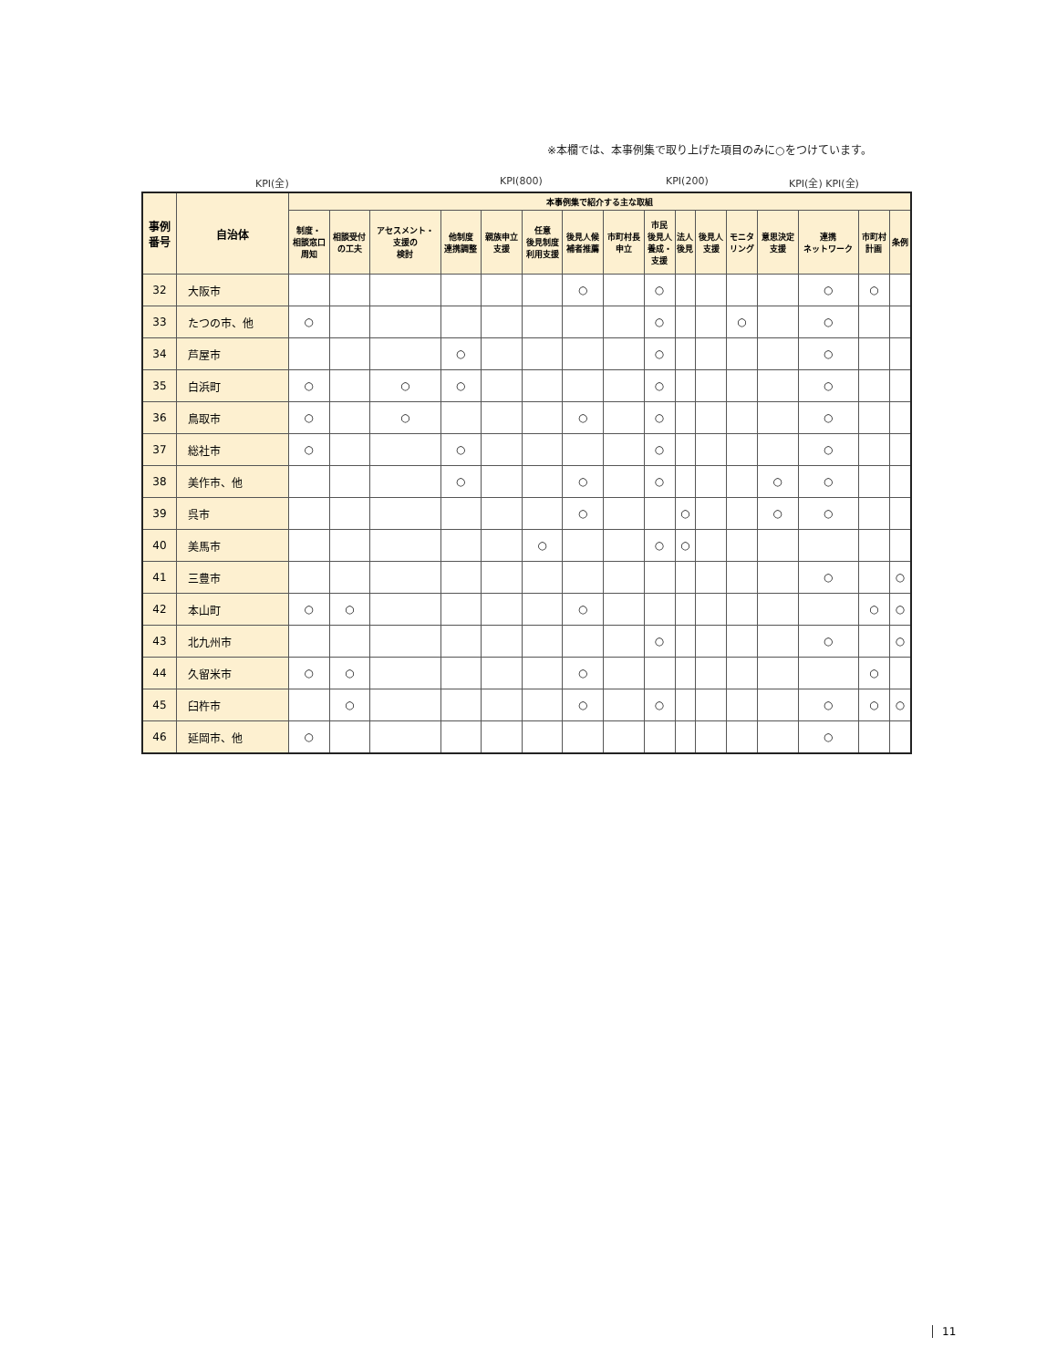※本欄では、本事例集で取り上げた項目のみに○をつけています。
KPI(全) KPI(800) KPI(200) KPI(全) KPI(全)
| 事例 番号 | 自治体 | 本事例集で紹介する主な取組 | | | | | | | | | | | | | | | |
| --- | --- | --- | --- | --- | --- | --- | --- | --- | --- | --- | --- | --- | --- | --- | --- | --- | --- |
| | | 制度・ 相談窓口 周知 | 相談受付 の工夫 | アセスメント・ 支援の 検討 | 他制度 連携調整 | 親族申立 支援 | 任意 後見制度 利用支援 | 後見人候 補者推薦 | 市町村長 申立 | 市民 後見人 養成・ 支援 | 法人 後見 | 後見人 支援 | モニタ リング | 意思決定 支援 | 連携 ネットワーク | 市町村 計画 | 条例 |
| 32 | 大阪市 | | | | | | | ○ | | ○ | | | | | ○ | ○ | |
| 33 | たつの市、他 | ○ | | | | | | | | ○ | | | ○ | | ○ | | |
| 34 | 芦屋市 | | | | ○ | | | | | ○ | | | | | ○ | | |
| 35 | 白浜町 | ○ | | ○ | ○ | | | | | ○ | | | | | ○ | | |
| 36 | 鳥取市 | ○ | | ○ | | | | ○ | | ○ | | | | | ○ | | |
| 37 | 総社市 | ○ | | | ○ | | | | | ○ | | | | | ○ | | |
| 38 | 美作市、他 | | | | ○ | | | ○ | | ○ | | | | ○ | ○ | | |
| 39 | 呉市 | | | | | | | ○ | | | ○ | | | ○ | ○ | | |
| 40 | 美馬市 | | | | | | ○ | | | ○ | ○ | | | | | | |
| 41 | 三豊市 | | | | | | | | | | | | | | ○ | | ○ |
| 42 | 本山町 | ○ | ○ | | | | | ○ | | | | | | | | ○ | ○ |
| 43 | 北九州市 | | | | | | | | | ○ | | | | | ○ | | ○ |
| 44 | 久留米市 | ○ | ○ | | | | | ○ | | | | | | | | ○ | |
| 45 | 臼杵市 | | ○ | | | | | ○ | | ○ | | | | | ○ | ○ | ○ |
| 46 | 延岡市、他 | ○ | | | | | | | | | | | | | ○ | | |
11